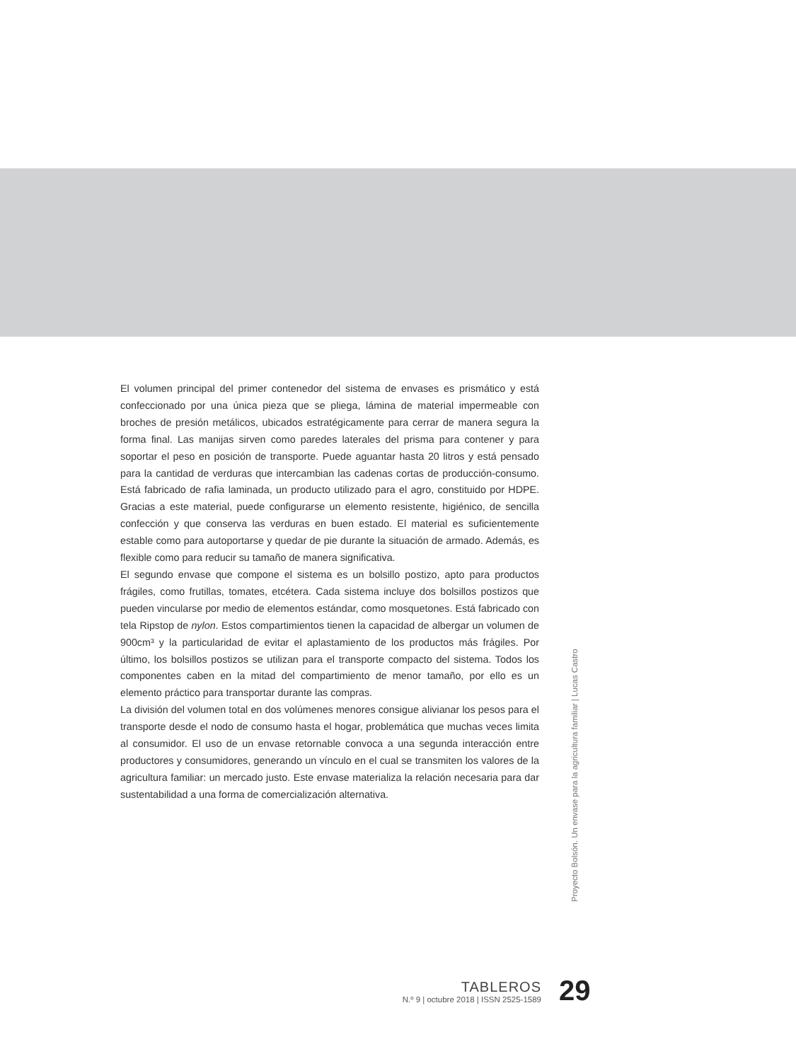El volumen principal del primer contenedor del sistema de envases es prismático y está confeccionado por una única pieza que se pliega, lámina de material impermeable con broches de presión metálicos, ubicados estratégicamente para cerrar de manera segura la forma final. Las manijas sirven como paredes laterales del prisma para contener y para soportar el peso en posición de transporte. Puede aguantar hasta 20 litros y está pensado para la cantidad de verduras que intercambian las cadenas cortas de producción-consumo. Está fabricado de rafia laminada, un producto utilizado para el agro, constituido por HDPE. Gracias a este material, puede configurarse un elemento resistente, higiénico, de sencilla confección y que conserva las verduras en buen estado. El material es suficientemente estable como para autoportarse y quedar de pie durante la situación de armado. Además, es flexible como para reducir su tamaño de manera significativa.
El segundo envase que compone el sistema es un bolsillo postizo, apto para productos frágiles, como frutillas, tomates, etcétera. Cada sistema incluye dos bolsillos postizos que pueden vincularse por medio de elementos estándar, como mosquetones. Está fabricado con tela Ripstop de nylon. Estos compartimientos tienen la capacidad de albergar un volumen de 900cm³ y la particularidad de evitar el aplastamiento de los productos más frágiles. Por último, los bolsillos postizos se utilizan para el transporte compacto del sistema. Todos los componentes caben en la mitad del compartimiento de menor tamaño, por ello es un elemento práctico para transportar durante las compras.
La división del volumen total en dos volúmenes menores consigue alivianar los pesos para el transporte desde el nodo de consumo hasta el hogar, problemática que muchas veces limita al consumidor. El uso de un envase retornable convoca a una segunda interacción entre productores y consumidores, generando un vínculo en el cual se transmiten los valores de la agricultura familiar: un mercado justo. Este envase materializa la relación necesaria para dar sustentabilidad a una forma de comercialización alternativa.
Proyecto Bolsón. Un envase para la agricultura familiar | Lucas Castro
TABLEROS
N.º 9 | octubre 2018 | ISSN 2525-1589
29